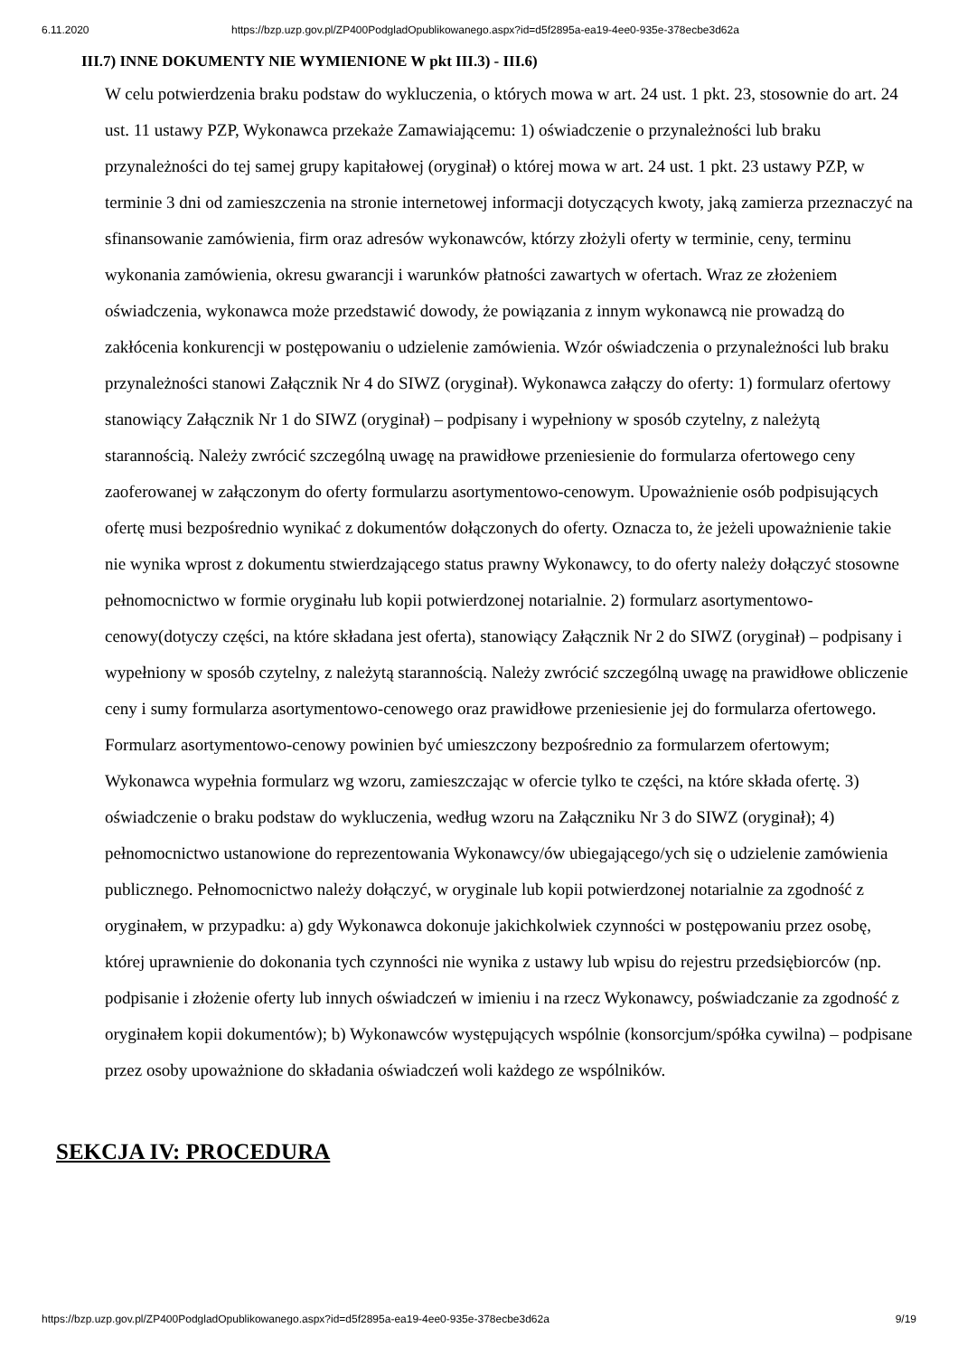6.11.2020 https://bzp.uzp.gov.pl/ZP400PodgladOpublikowanego.aspx?id=d5f2895a-ea19-4ee0-935e-378ecbe3d62a
III.7) INNE DOKUMENTY NIE WYMIENIONE W pkt III.3) - III.6)
W celu potwierdzenia braku podstaw do wykluczenia, o których mowa w art. 24 ust. 1 pkt. 23, stosownie do art. 24 ust. 11 ustawy PZP, Wykonawca przekaże Zamawiającemu: 1) oświadczenie o przynależności lub braku przynależności do tej samej grupy kapitałowej (oryginał) o której mowa w art. 24 ust. 1 pkt. 23 ustawy PZP, w terminie 3 dni od zamieszczenia na stronie internetowej informacji dotyczących kwoty, jaką zamierza przeznaczyć na sfinansowanie zamówienia, firm oraz adresów wykonawców, którzy złożyli oferty w terminie, ceny, terminu wykonania zamówienia, okresu gwarancji i warunków płatności zawartych w ofertach. Wraz ze złożeniem oświadczenia, wykonawca może przedstawić dowody, że powiązania z innym wykonawcą nie prowadzą do zakłócenia konkurencji w postępowaniu o udzielenie zamówienia. Wzór oświadczenia o przynależności lub braku przynależności stanowi Załącznik Nr 4 do SIWZ (oryginał). Wykonawca załączy do oferty: 1) formularz ofertowy stanowiący Załącznik Nr 1 do SIWZ (oryginał) – podpisany i wypełniony w sposób czytelny, z należytą starannością. Należy zwrócić szczególną uwagę na prawidłowe przeniesienie do formularza ofertowego ceny zaoferowanej w załączonym do oferty formularzu asortymentowo-cenowym. Upoważnienie osób podpisujących ofertę musi bezpośrednio wynikać z dokumentów dołączonych do oferty. Oznacza to, że jeżeli upoważnienie takie nie wynika wprost z dokumentu stwierdzającego status prawny Wykonawcy, to do oferty należy dołączyć stosowne pełnomocnictwo w formie oryginału lub kopii potwierdzonej notarialnie. 2) formularz asortymentowo-cenowy(dotyczy części, na które składana jest oferta), stanowiący Załącznik Nr 2 do SIWZ (oryginał) – podpisany i wypełniony w sposób czytelny, z należytą starannością. Należy zwrócić szczególną uwagę na prawidłowe obliczenie ceny i sumy formularza asortymentowo-cenowego oraz prawidłowe przeniesienie jej do formularza ofertowego. Formularz asortymentowo-cenowy powinien być umieszczony bezpośrednio za formularzem ofertowym; Wykonawca wypełnia formularz wg wzoru, zamieszczając w ofercie tylko te części, na które składa ofertę. 3) oświadczenie o braku podstaw do wykluczenia, według wzoru na Załączniku Nr 3 do SIWZ (oryginał); 4) pełnomocnictwo ustanowione do reprezentowania Wykonawcy/ów ubiegającego/ych się o udzielenie zamówienia publicznego. Pełnomocnictwo należy dołączyć, w oryginale lub kopii potwierdzonej notarialnie za zgodność z oryginałem, w przypadku: a) gdy Wykonawca dokonuje jakichkolwiek czynności w postępowaniu przez osobę, której uprawnienie do dokonania tych czynności nie wynika z ustawy lub wpisu do rejestru przedsiębiorców (np. podpisanie i złożenie oferty lub innych oświadczeń w imieniu i na rzecz Wykonawcy, poświadczanie za zgodność z oryginałem kopii dokumentów); b) Wykonawców występujących wspólnie (konsorcjum/spółka cywilna) – podpisane przez osoby upoważnione do składania oświadczeń woli każdego ze wspólników.
SEKCJA IV: PROCEDURA
https://bzp.uzp.gov.pl/ZP400PodgladOpublikowanego.aspx?id=d5f2895a-ea19-4ee0-935e-378ecbe3d62a 9/19